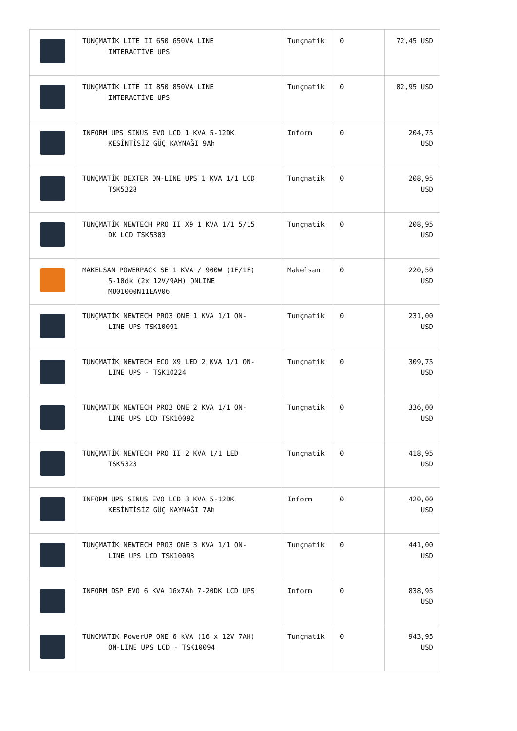| | TUNÇMATİK LITE II 650 650VA LINE INTERACTİVE UPS | Tunçmatik | 0 | 72,45 USD |
| | TUNÇMATİK LITE II 850 850VA LINE INTERACTİVE UPS | Tunçmatik | 0 | 82,95 USD |
| | INFORM UPS SINUS EVO LCD 1 KVA 5-12DK KESİNTİSİZ GÜÇ KAYNAĞI 9Ah | Inform | 0 | 204,75 USD |
| | TUNÇMATİK DEXTER ON-LINE UPS 1 KVA 1/1 LCD TSK5328 | Tunçmatik | 0 | 208,95 USD |
| | TUNÇMATİK NEWTECH PRO II X9 1 KVA 1/1 5/15 DK LCD TSK5303 | Tunçmatik | 0 | 208,95 USD |
| | MAKELSAN POWERPACK SE 1 KVA / 900W (1F/1F) 5-10dk (2x 12V/9AH) ONLINE MU01000N11EAV06 | Makelsan | 0 | 220,50 USD |
| | TUNÇMATİK NEWTECH PRO3 ONE 1 KVA 1/1 ON- LINE UPS TSK10091 | Tunçmatik | 0 | 231,00 USD |
| | TUNÇMATİK NEWTECH ECO X9 LED 2 KVA 1/1 ON- LINE UPS - TSK10224 | Tunçmatik | 0 | 309,75 USD |
| | TUNÇMATİK NEWTECH PRO3 ONE 2 KVA 1/1 ON- LINE UPS LCD TSK10092 | Tunçmatik | 0 | 336,00 USD |
| | TUNÇMATİK NEWTECH PRO II 2 KVA 1/1 LED TSK5323 | Tunçmatik | 0 | 418,95 USD |
| | INFORM UPS SINUS EVO LCD 3 KVA 5-12DK KESİNTİSİZ GÜÇ KAYNAĞI 7Ah | Inform | 0 | 420,00 USD |
| | TUNÇMATİK NEWTECH PRO3 ONE 3 KVA 1/1 ON- LINE UPS LCD TSK10093 | Tunçmatik | 0 | 441,00 USD |
| | INFORM DSP EVO 6 KVA 16x7Ah 7-20DK LCD UPS | Inform | 0 | 838,95 USD |
| | TUNCMATIK PowerUP ONE 6 kVA (16 x 12V 7AH) ON-LINE UPS LCD - TSK10094 | Tunçmatik | 0 | 943,95 USD |